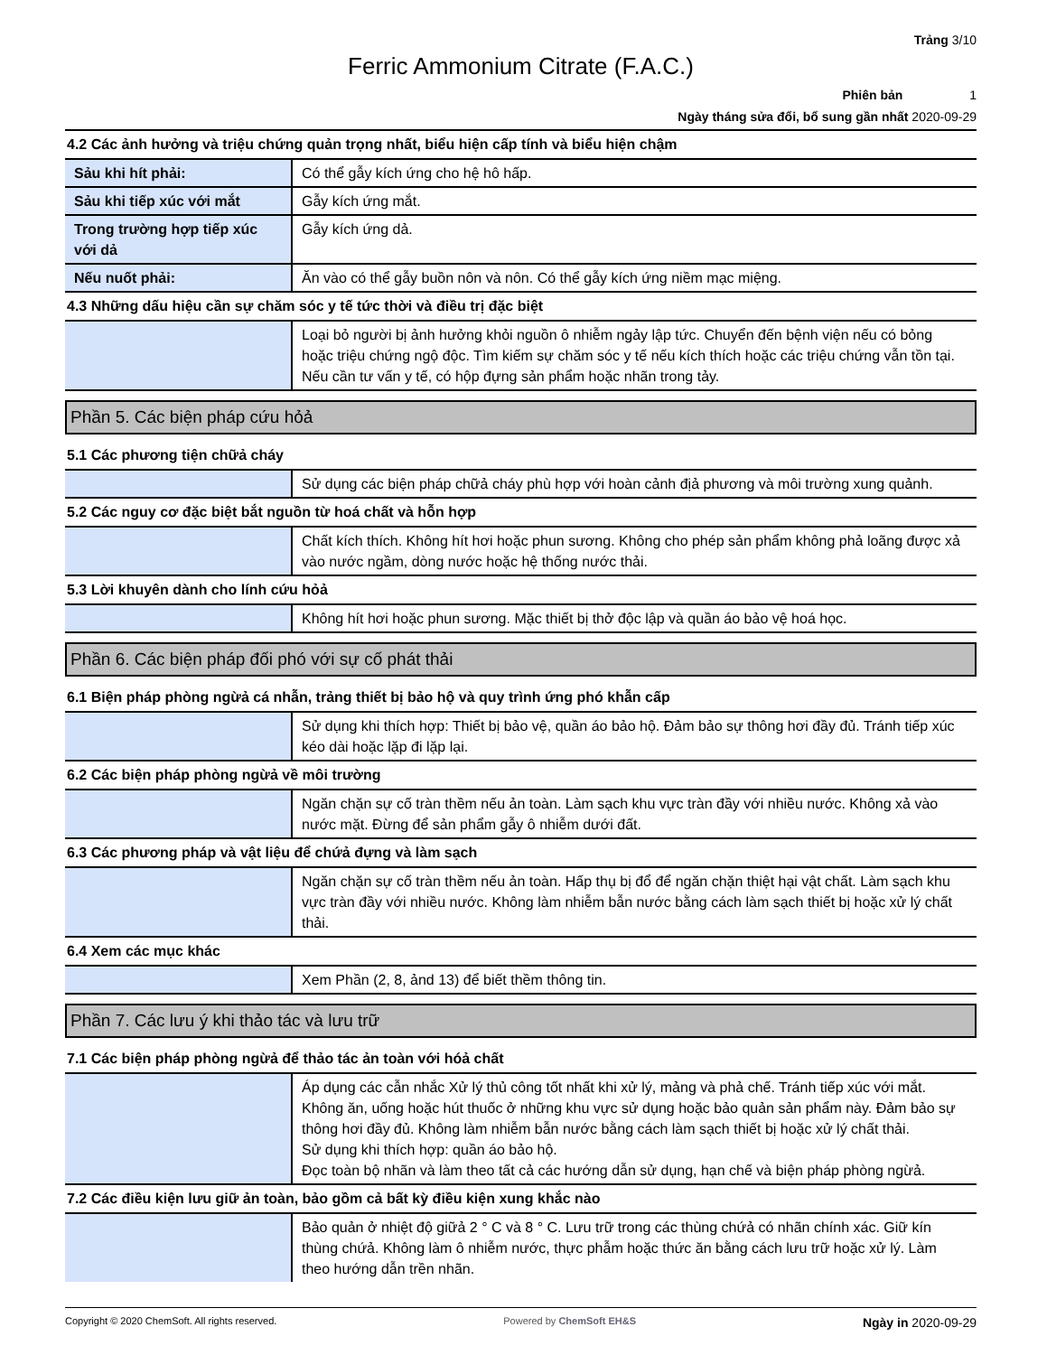Trảng 3/10
Ferric Ammonium Citrate (F.A.C.)
Phiên bản 1
Ngày tháng sửa đổi, bổ sung gần nhất 2020-09-29
4.2 Các ảnh hưởng và triệu chứng quản trọng nhất, biểu hiện cấp tính và biểu hiện chậm
| Sảu khi hít phải: | Có thể gẫy kích ứng cho hệ hô hấp. |
| Sảu khi tiếp xúc với mắt | Gẫy kích ứng mắt. |
| Trong trường hợp tiếp xúc với dả | Gẫy kích ứng dả. |
| Nếu nuốt phải: | Ăn vào có thể gẫy buồn nôn và nôn. Có thể gẫy kích ứng niềm mạc miệng. |
4.3 Những dấu hiệu cần sự chăm sóc y tế tức thời và điều trị đặc biệt
| | Loại bỏ người bị ảnh hưởng khỏi nguồn ô nhiễm ngảy lập tức. Chuyển đến bệnh viện nếu có bỏng hoặc triệu chứng ngộ độc. Tìm kiếm sự chăm sóc y tế nếu kích thích hoặc các triệu chứng vẫn tồn tại. Nếu cần tư vấn y tế, có hộp đựng sản phẩm hoặc nhãn trong tảy. |
Phần 5. Các biện pháp cứu hỏả
5.1 Các phương tiện chữả cháy
| | Sử dụng các biện pháp chữả cháy phù hợp với hoàn cảnh địả phương và môi trường xung quảnh. |
5.2 Các nguy cơ đặc biệt bắt nguồn từ hoá chất và hỗn hợp
| | Chất kích thích. Không hít hơi hoặc phun sương. Không cho phép sản phẩm không phả loãng được xả vào nước ngầm, dòng nước hoặc hệ thống nước thải. |
5.3 Lời khuyên dành cho lính cứu hỏả
| | Không hít hơi hoặc phun sương. Mặc thiết bị thở độc lập và quần áo bảo vệ hoá học. |
Phần 6. Các biện pháp đối phó với sự cố phát thải
6.1 Biện pháp phòng ngừả cá nhẫn, trảng thiết bị bảo hộ và quy trình ứng phó khẫn cấp
| | Sử dụng khi thích hợp: Thiết bị bảo vệ, quần áo bảo hộ. Đảm bảo sự thông hơi đầy đủ. Tránh tiếp xúc kéo dài hoặc lặp đi lặp lại. |
6.2 Các biện pháp phòng ngừả về môi trường
| | Ngăn chặn sự cố tràn thềm nếu ản toàn. Làm sạch khu vực tràn đầy với nhiều nước. Không xả vào nước mặt. Đừng để sản phẩm gẫy ô nhiễm dưới đất. |
6.3 Các phương pháp và vật liệu để chứả đựng và làm sạch
| | Ngăn chặn sự cố tràn thềm nếu ản toàn. Hấp thụ bị đổ để ngăn chặn thiệt hại vật chất. Làm sạch khu vực tràn đầy với nhiều nước. Không làm nhiễm bẫn nước bằng cách làm sạch thiết bị hoặc xử lý chất thải. |
6.4 Xem các mục khác
| | Xem Phần (2, 8, ảnd 13) để biết thềm thông tin. |
Phần 7. Các lưu ý khi thảo tác và lưu trữ
7.1 Các biện pháp phòng ngừả để thảo tác ản toàn với hóả chất
| | Áp dụng các cẫn nhắc Xử lý thủ công tốt nhất khi xử lý, mảng và phả chế. Tránh tiếp xúc với mắt. Không ăn, uống hoặc hút thuốc ở những khu vực sử dụng hoặc bảo quản sản phẩm này. Đảm bảo sự thông hơi đầy đủ. Không làm nhiễm bẫn nước bằng cách làm sạch thiết bị hoặc xử lý chất thải. Sử dụng khi thích hợp: quần áo bảo hộ. Đọc toàn bộ nhãn và làm theo tất cả các hướng dẫn sử dụng, hạn chế và biện pháp phòng ngừả. |
7.2 Các điều kiện lưu giữ ản toàn, bảo gồm cả bất kỳ điều kiện xung khắc nào
| | Bảo quản ở nhiệt độ giữả 2 ° C và 8 ° C. Lưu trữ trong các thùng chứả có nhãn chính xác. Giữ kín thùng chứả. Không làm ô nhiễm nước, thực phẫm hoặc thức ăn bằng cách lưu trữ hoặc xử lý. Làm theo hướng dẫn trền nhãn. |
Copyright © 2020 ChemSoft. All rights reserved. Powered by ChemSoft EH&S Ngày in 2020-09-29